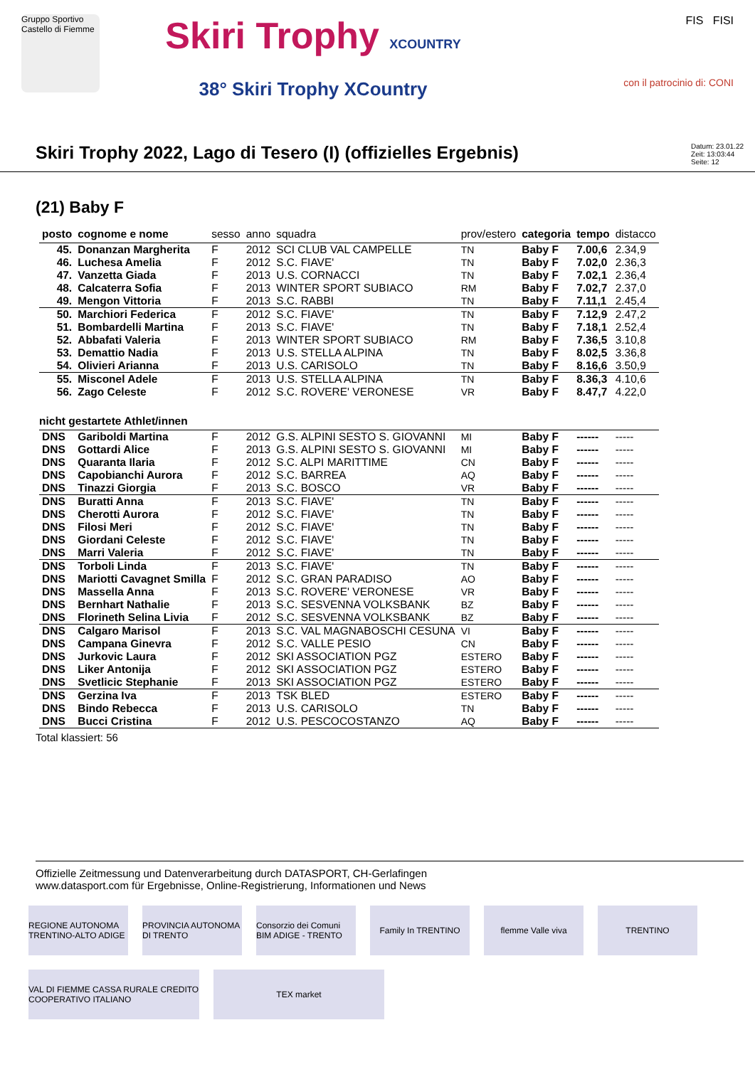Gruppo Sportivo Castello di Fiemme
Skiri Trophy XCOUNTRY
38° Skiri Trophy XCountry
FIS FISI
con il patrocinio di: CONI
Skiri Trophy 2022, Lago di Tesero (I) (offizielles Ergebnis)
Datum: 23.01.22
Zeit: 13:03:44
Seite: 12
(21) Baby F
| posto | cognome e nome | sesso | anno | squadra | prov/estero | categoria | tempo | distacco |
| --- | --- | --- | --- | --- | --- | --- | --- | --- |
| 45. | Donanzan Margherita | F | 2012 | SCI CLUB VAL CAMPELLE | TN | Baby F | 7.00,6 | 2.34,9 |
| 46. | Luchesa Amelia | F | 2012 | S.C. FIAVE' | TN | Baby F | 7.02,0 | 2.36,3 |
| 47. | Vanzetta Giada | F | 2013 | U.S. CORNACCI | TN | Baby F | 7.02,1 | 2.36,4 |
| 48. | Calcaterra Sofia | F | 2013 | WINTER SPORT SUBIACO | RM | Baby F | 7.02,7 | 2.37,0 |
| 49. | Mengon Vittoria | F | 2013 | S.C. RABBI | TN | Baby F | 7.11,1 | 2.45,4 |
| 50. | Marchiori Federica | F | 2012 | S.C. FIAVE' | TN | Baby F | 7.12,9 | 2.47,2 |
| 51. | Bombardelli Martina | F | 2013 | S.C. FIAVE' | TN | Baby F | 7.18,1 | 2.52,4 |
| 52. | Abbafati Valeria | F | 2013 | WINTER SPORT SUBIACO | RM | Baby F | 7.36,5 | 3.10,8 |
| 53. | Demattio Nadia | F | 2013 | U.S. STELLA ALPINA | TN | Baby F | 8.02,5 | 3.36,8 |
| 54. | Olivieri Arianna | F | 2013 | U.S. CARISOLO | TN | Baby F | 8.16,6 | 3.50,9 |
| 55. | Misconel Adele | F | 2013 | U.S. STELLA ALPINA | TN | Baby F | 8.36,3 | 4.10,6 |
| 56. | Zago Celeste | F | 2012 | S.C. ROVERE' VERONESE | VR | Baby F | 8.47,7 | 4.22,0 |
| nicht gestartete Athlet/innen | | | | | | | | |
| DNS | Gariboldi Martina | F | 2012 | G.S. ALPINI SESTO S. GIOVANNI | MI | Baby F | ------ | ----- |
| DNS | Gottardi Alice | F | 2013 | G.S. ALPINI SESTO S. GIOVANNI | MI | Baby F | ------ | ----- |
| DNS | Quaranta Ilaria | F | 2012 | S.C. ALPI MARITTIME | CN | Baby F | ------ | ----- |
| DNS | Capobianchi Aurora | F | 2012 | S.C. BARREA | AQ | Baby F | ------ | ----- |
| DNS | Tinazzi Giorgia | F | 2013 | S.C. BOSCO | VR | Baby F | ------ | ----- |
| DNS | Buratti Anna | F | 2013 | S.C. FIAVE' | TN | Baby F | ------ | ----- |
| DNS | Cherotti Aurora | F | 2012 | S.C. FIAVE' | TN | Baby F | ------ | ----- |
| DNS | Filosi Meri | F | 2012 | S.C. FIAVE' | TN | Baby F | ------ | ----- |
| DNS | Giordani Celeste | F | 2012 | S.C. FIAVE' | TN | Baby F | ------ | ----- |
| DNS | Marri Valeria | F | 2012 | S.C. FIAVE' | TN | Baby F | ------ | ----- |
| DNS | Torboli Linda | F | 2013 | S.C. FIAVE' | TN | Baby F | ------ | ----- |
| DNS | Mariotti Cavagnet Smilla | F | 2012 | S.C. GRAN PARADISO | AO | Baby F | ------ | ----- |
| DNS | Massella Anna | F | 2013 | S.C. ROVERE' VERONESE | VR | Baby F | ------ | ----- |
| DNS | Bernhart Nathalie | F | 2013 | S.C. SESVENNA VOLKSBANK | BZ | Baby F | ------ | ----- |
| DNS | Florineth Selina Livia | F | 2012 | S.C. SESVENNA VOLKSBANK | BZ | Baby F | ------ | ----- |
| DNS | Calgaro Marisol | F | 2013 | S.C. VAL MAGNABOSCHI CESUNA | VI | Baby F | ------ | ----- |
| DNS | Campana Ginevra | F | 2012 | S.C. VALLE PESIO | CN | Baby F | ------ | ----- |
| DNS | Jurkovic Laura | F | 2012 | SKI ASSOCIATION PGZ | ESTERO | Baby F | ------ | ----- |
| DNS | Liker Antonija | F | 2012 | SKI ASSOCIATION PGZ | ESTERO | Baby F | ------ | ----- |
| DNS | Svetlicic Stephanie | F | 2013 | SKI ASSOCIATION PGZ | ESTERO | Baby F | ------ | ----- |
| DNS | Gerzina Iva | F | 2013 | TSK BLED | ESTERO | Baby F | ------ | ----- |
| DNS | Bindo Rebecca | F | 2013 | U.S. CARISOLO | TN | Baby F | ------ | ----- |
| DNS | Bucci Cristina | F | 2012 | U.S. PESCOCOSTANZO | AQ | Baby F | ------ | ----- |
Total klassiert: 56
Offizielle Zeitmessung und Datenverarbeitung durch DATASPORT, CH-Gerlafingen
www.datasport.com für Ergebnisse, Online-Registrierung, Informationen und News
REGIONE AUTONOMA TRENTINO-ALTO ADIGE
PROVINCIA AUTONOMA DI TRENTO
Consorzio dei Comuni BIM ADIGE - TRENTO
Family In TRENTINO
flemme Valle viva
TRENTINO
VAL DI FIEMME CASSA RURALE CREDITO COOPERATIVO ITALIANO
TEX market